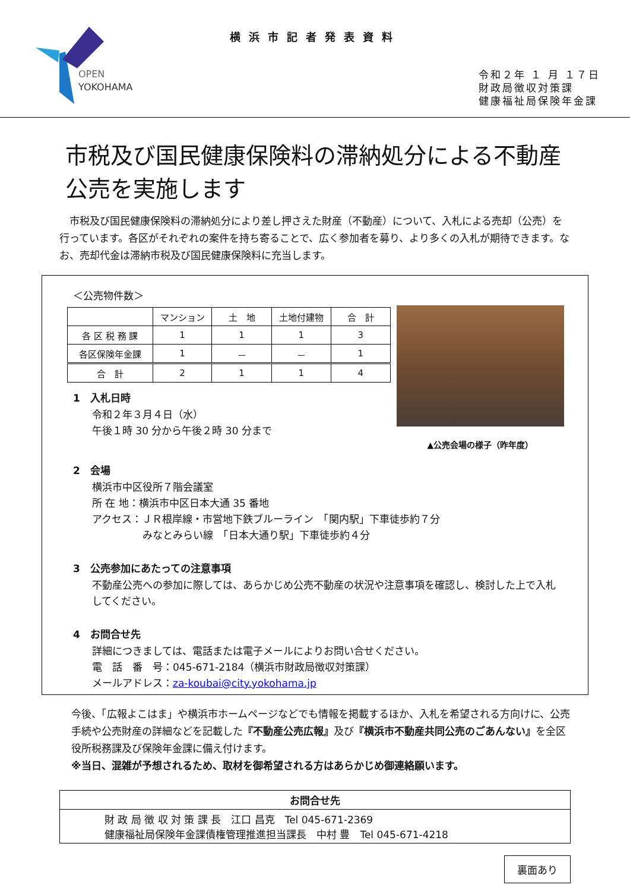OPEN
YOKOHAMA
横浜市記者発表資料
令和２年 １ 月 １７日
財政局徴収対策課
健康福祉局保険年金課
市税及び国民健康保険料の滞納処分による不動産公売を実施します
市税及び国民健康保険料の滞納処分により差し押さえた財産（不動産）について、入札による売却（公売）を行っています。各区がそれぞれの案件を持ち寄ることで、広く参加者を募り、より多くの入札が期待できます。なお、売却代金は滞納市税及び国民健康保険料に充当します。
＜公売物件数＞
| | マンション | 土 地 | 土地付建物 | 合 計 |
| --- | --- | --- | --- | --- |
| 各 区 税 務 課 | 1 | 1 | 1 | 3 |
| 各区保険年金課 | 1 | － | － | 1 |
| 合 計 | 2 | 1 | 1 | 4 |
1　入札日時
令和２年３月４日（水）
午後１時 30 分から午後２時 30 分まで
▲公売会場の様子（昨年度）
2　会場
横浜市中区役所７階会議室
所 在 地：横浜市中区日本大通 35 番地
アクセス：ＪＲ根岸線・市営地下鉄ブルーライン　「関内駅」下車徒歩約７分
　　　　　みなとみらい線　「日本大通り駅」下車徒歩約４分
3　公売参加にあたっての注意事項
不動産公売への参加に際しては、あらかじめ公売不動産の状況や注意事項を確認し、検討した上で入札してください。
4　お問合せ先
詳細につきましては、電話または電子メールによりお問い合せください。
電　話　番　号：045-671-2184（横浜市財政局徴収対策課）
メールアドレス：za-koubai@city.yokohama.jp
今後、「広報よこはま」や横浜市ホームページなどでも情報を掲載するほか、入札を希望される方向けに、公売手続や公売財産の詳細などを記載した『不動産公売広報』及び『横浜市不動産共同公売のごあんない』を全区役所税務課及び保険年金課に備え付けます。
※当日、混雑が予想されるため、取材を御希望される方はあらかじめ御連絡願います。
お問合せ先
財 政 局 徴 収 対 策 課 長　江口 昌克　Tel 045-671-2369
健康福祉局保険年金課債権管理推進担当課長　中村 豊　Tel 045-671-4218
裏面あり